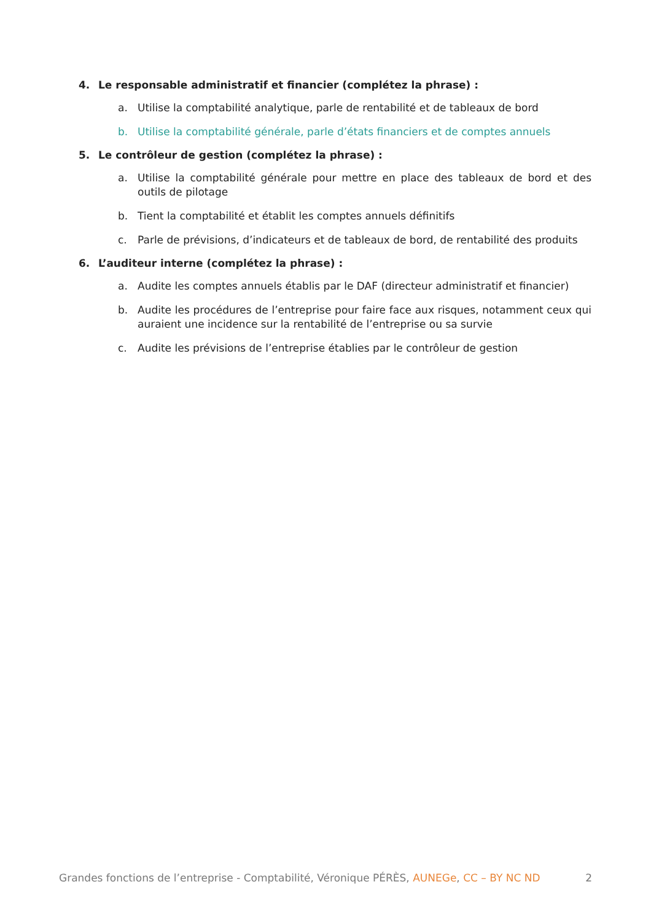4. Le responsable administratif et financier (complétez la phrase) :
a. Utilise la comptabilité analytique, parle de rentabilité et de tableaux de bord
b. Utilise la comptabilité générale, parle d’états financiers et de comptes annuels
5. Le contrôleur de gestion (complétez la phrase) :
a. Utilise la comptabilité générale pour mettre en place des tableaux de bord et des outils de pilotage
b. Tient la comptabilité et établit les comptes annuels définitifs
c. Parle de prévisions, d’indicateurs et de tableaux de bord, de rentabilité des produits
6. L’auditeur interne (complétez la phrase) :
a. Audite les comptes annuels établis par le DAF (directeur administratif et financier)
b. Audite les procédures de l’entreprise pour faire face aux risques, notamment ceux qui auraient une incidence sur la rentabilité de l’entreprise ou sa survie
c. Audite les prévisions de l’entreprise établies par le contrôleur de gestion
Grandes fonctions de l’entreprise - Comptabilité, Véronique PÉRÈS, AUNEGe, CC – BY NC ND 2